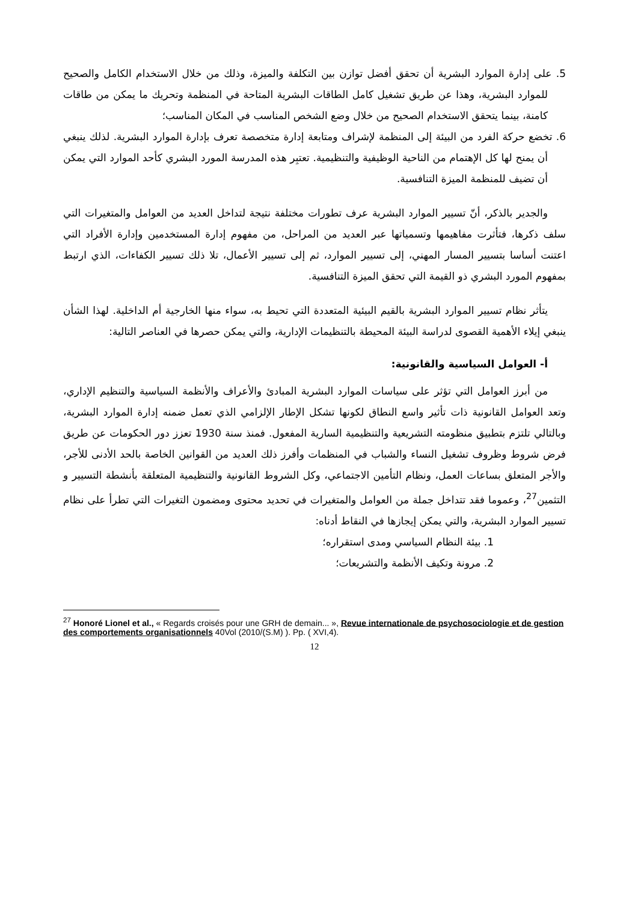5. على إدارة الموارد البشرية أن تحقق أفضل توازن بين التكلفة والميزة، وذلك من خلال الاستخدام الكامل والصحيح للموارد البشرية، وهذا عن طريق تشغيل كامل الطاقات البشرية المتاحة في المنظمة وتحريك ما يمكن من طاقات كامنة، بينما يتحقق الاستخدام الصحيح من خلال وضع الشخص المناسب في المكان المناسب؛
6. تخضع حركة الفرد من البيئة إلى المنظمة لإشراف ومتابعة إدارة متخصصة تعرف بإدارة الموارد البشرية. لذلك ينبغي أن يمنح لها كل الإهتمام من الناحية الوظيفية والتنظيمية. تعتبِر هذه المدرسة المورد البشري كأحد الموارد التي يمكن أن تضيف للمنظمة الميزة التنافسية.
والجدير بالذكر، أنّ تسيير الموارد البشرية عرف تطورات مختلفة نتيجة لتداخل العديد من العوامل والمتغيرات التي سلف ذكرها، فتأثرت مفاهيمها وتسمياتها عبر العديد من المراحل، من مفهوم إدارة المستخدمين وإدارة الأفراد التي اعتنت أساسا بتسيير المسار المهني، إلى تسيير الموارد، ثم إلى تسيير الأعمال، تلا ذلك تسيير الكفاءات، الذي ارتبط بمفهوم المورد البشري ذو القيمة التي تحقق الميزة التنافسية.
يتأثر نظام تسيير الموارد البشرية بالقيم البيئية المتعددة التي تحيط به، سواء منها الخارجية أم الداخلية. لهذا الشأن ينبغي إيلاء الأهمية القصوى لدراسة البيئة المحيطة بالتنظيمات الإدارية، والتي يمكن حصرها في العناصر التالية:
أ- العوامل السياسية والقانونية:
من أبرز العوامل التي تؤثر على سياسات الموارد البشرية المبادئ والأعراف والأنظمة السياسية والتنظيم الإداري، وتعد العوامل القانونية ذات تأثير واسع النطاق لكونها تشكل الإطار الإلزامي الذي تعمل ضمنه إدارة الموارد البشرية، وبالتالي تلتزم بتطبيق منظومته التشريعية والتنظيمية السارية المفعول. فمنذ سنة 1930 تعزز دور الحكومات عن طريق فرض شروط وظروف تشغيل النساء والشباب في المنظمات وأفرز ذلك العديد من القوانين الخاصة بالحد الأدنى للأجر، والأجر المتعلق بساعات العمل، ونظام التأمين الاجتماعي، وكل الشروط القانونية والتنظيمية المتعلقة بأنشطة التسيير و التثمين<sup>27</sup>، وعموما فقد تتداخل جملة من العوامل والمتغيرات في تحديد محتوى ومضمون التغيرات التي تطرأ على نظام تسيير الموارد البشرية، والتي يمكن إيجازها في النقاط أدناه:
1. بيئة النظام السياسي ومدى استقراره؛
2. مرونة وتكيف الأنظمة والتشريعات؛
<sup>27</sup> Honoré Lionel et al., « Regards croisés pour une GRH de demain... », Revue internationale de psychosociologie et de gestion des comportements organisationnels 40Vol (2010/(S.M) ). Pp. ( XVI,4).
12